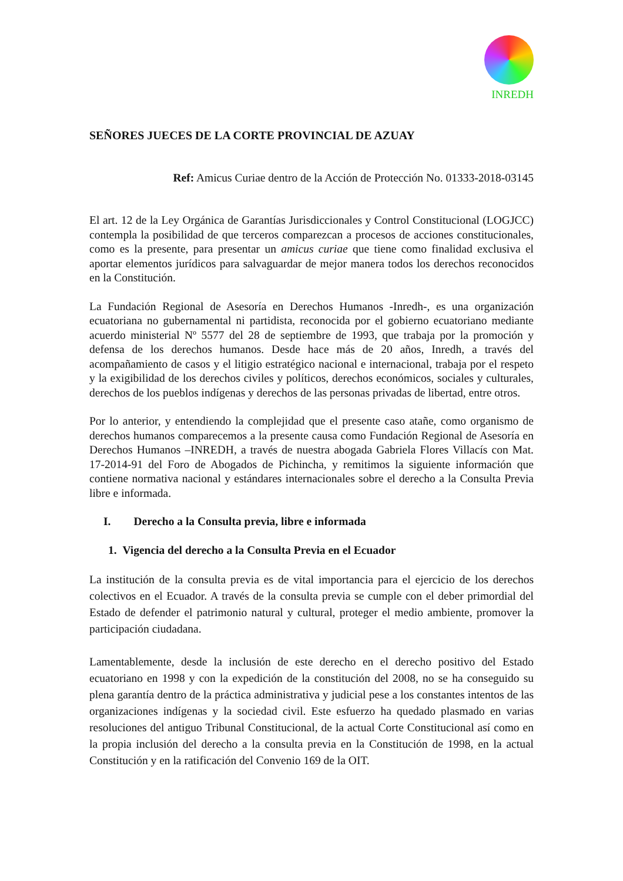INREDH
SEÑORES JUECES DE LA CORTE PROVINCIAL DE AZUAY
Ref: Amicus Curiae dentro de la Acción de Protección No. 01333-2018-03145
El art. 12 de la Ley Orgánica de Garantías Jurisdiccionales y Control Constitucional (LOGJCC) contempla la posibilidad de que terceros comparezcan a procesos de acciones constitucionales, como es la presente, para presentar un amicus curiae que tiene como finalidad exclusiva el aportar elementos jurídicos para salvaguardar de mejor manera todos los derechos reconocidos en la Constitución.
La Fundación Regional de Asesoría en Derechos Humanos -Inredh-, es una organización ecuatoriana no gubernamental ni partidista, reconocida por el gobierno ecuatoriano mediante acuerdo ministerial Nº 5577 del 28 de septiembre de 1993, que trabaja por la promoción y defensa de los derechos humanos. Desde hace más de 20 años, Inredh, a través del acompañamiento de casos y el litigio estratégico nacional e internacional, trabaja por el respeto y la exigibilidad de los derechos civiles y políticos, derechos económicos, sociales y culturales, derechos de los pueblos indígenas y derechos de las personas privadas de libertad, entre otros.
Por lo anterior, y entendiendo la complejidad que el presente caso atañe, como organismo de derechos humanos comparecemos a la presente causa como Fundación Regional de Asesoría en Derechos Humanos –INREDH, a través de nuestra abogada Gabriela Flores Villacís con Mat. 17-2014-91 del Foro de Abogados de Pichincha, y remitimos la siguiente información que contiene normativa nacional y estándares internacionales sobre el derecho a la Consulta Previa libre e informada.
I. Derecho a la Consulta previa, libre e informada
1. Vigencia del derecho a la Consulta Previa en el Ecuador
La institución de la consulta previa es de vital importancia para el ejercicio de los derechos colectivos en el Ecuador. A través de la consulta previa se cumple con el deber primordial del Estado de defender el patrimonio natural y cultural, proteger el medio ambiente, promover la participación ciudadana.
Lamentablemente, desde la inclusión de este derecho en el derecho positivo del Estado ecuatoriano en 1998 y con la expedición de la constitución del 2008, no se ha conseguido su plena garantía dentro de la práctica administrativa y judicial pese a los constantes intentos de las organizaciones indígenas y la sociedad civil. Este esfuerzo ha quedado plasmado en varias resoluciones del antiguo Tribunal Constitucional, de la actual Corte Constitucional así como en la propia inclusión del derecho a la consulta previa en la Constitución de 1998, en la actual Constitución y en la ratificación del Convenio 169 de la OIT.